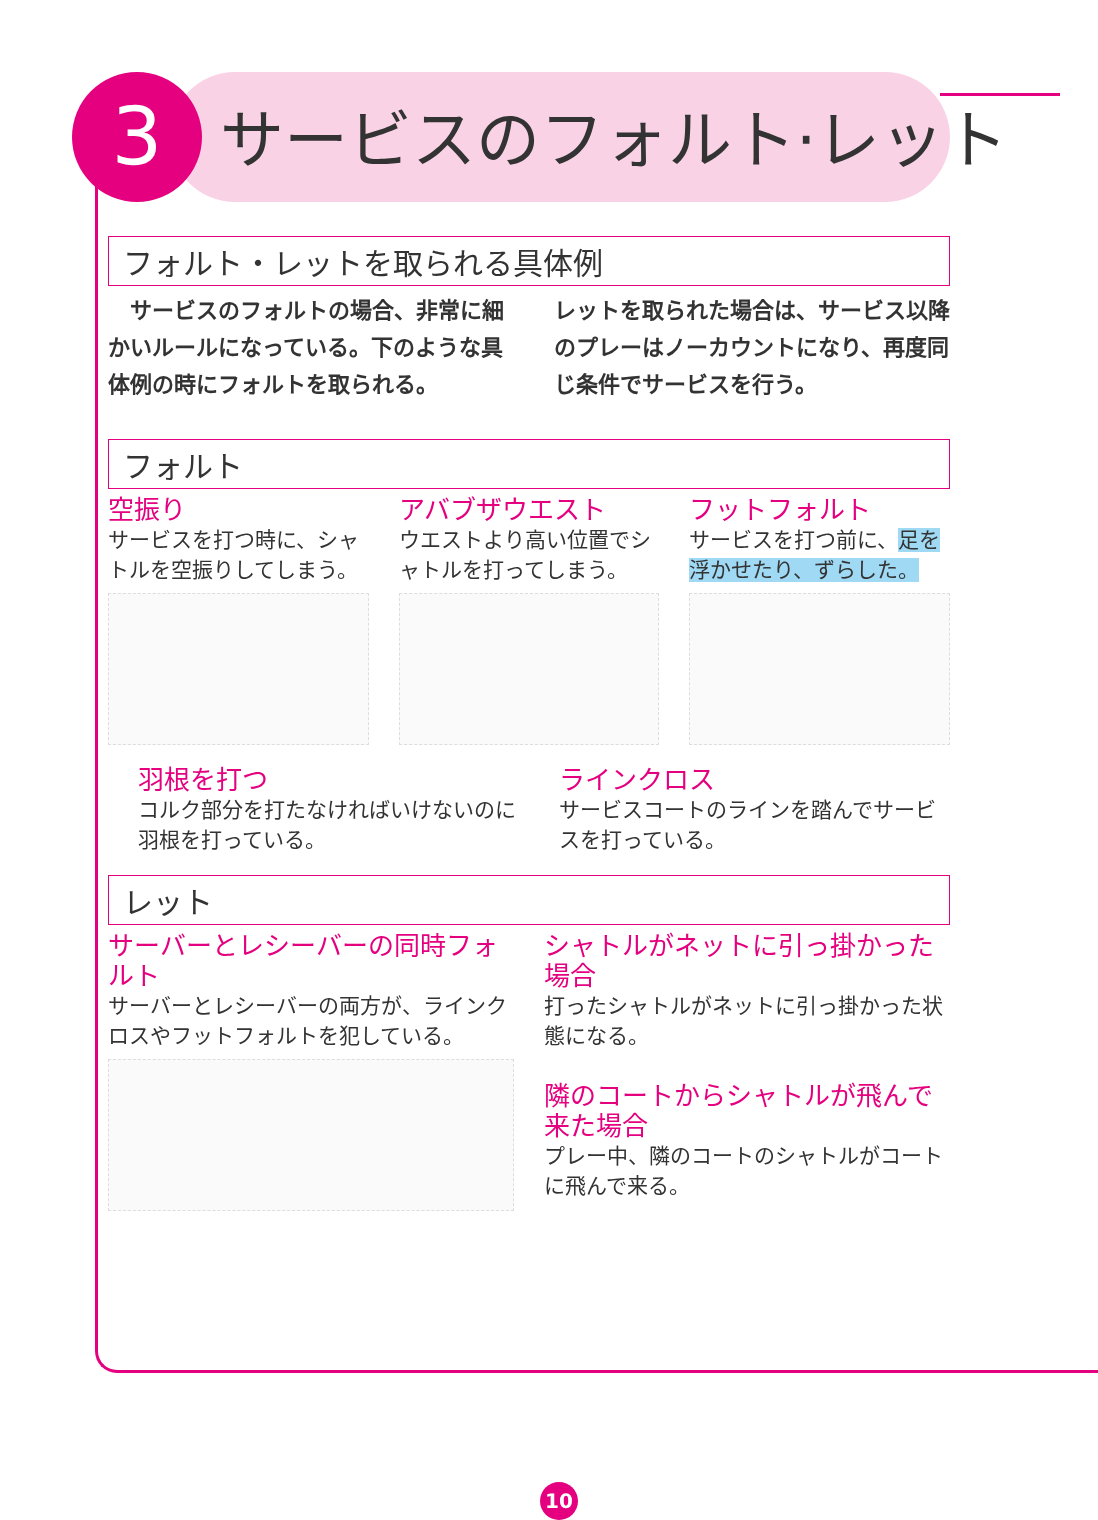3 サービスのフォルト·レット
フォルト・レットを取られる具体例
　サービスのフォルトの場合、非常に細かいルールになっている。下のような具体例の時にフォルトを取られる。
レットを取られた場合は、サービス以降のプレーはノーカウントになり、再度同じ条件でサービスを行う。
フォルト
空振り
サービスを打つ時に、シャトルを空振りしてしまう。
アバブザウエスト
ウエストより高い位置でシャトルを打ってしまう。
フットフォルト
サービスを打つ前に、足を浮かせたり、ずらした。
羽根を打つ
コルク部分を打たなければいけないのに羽根を打っている。
ラインクロス
サービスコートのラインを踏んでサービスを打っている。
レット
サーバーとレシーバーの同時フォルト
サーバーとレシーバーの両方が、ラインクロスやフットフォルトを犯している。
シャトルがネットに引っ掛かった場合
打ったシャトルがネットに引っ掛かった状態になる。
隣のコートからシャトルが飛んで来た場合
プレー中、隣のコートのシャトルがコートに飛んで来る。
10